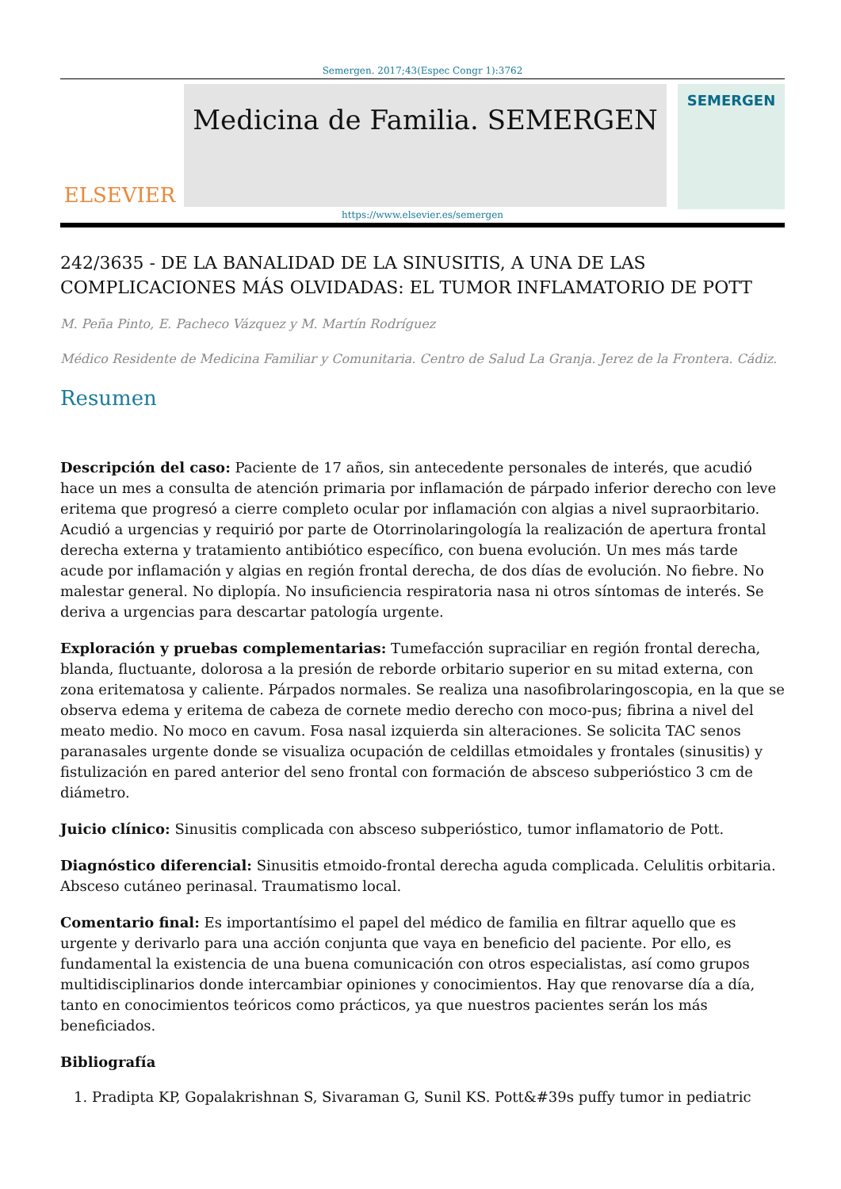Semergen. 2017;43(Espec Congr 1):3762
ELSEVIER
Medicina de Familia. SEMERGEN
SEMERGEN
https://www.elsevier.es/semergen
242/3635 - DE LA BANALIDAD DE LA SINUSITIS, A UNA DE LAS COMPLICACIONES MÁS OLVIDADAS: EL TUMOR INFLAMATORIO DE POTT
M. Peña Pinto, E. Pacheco Vázquez y M. Martín Rodríguez
Médico Residente de Medicina Familiar y Comunitaria. Centro de Salud La Granja. Jerez de la Frontera. Cádiz.
Resumen
Descripción del caso: Paciente de 17 años, sin antecedente personales de interés, que acudió hace un mes a consulta de atención primaria por inflamación de párpado inferior derecho con leve eritema que progresó a cierre completo ocular por inflamación con algias a nivel supraorbitario. Acudió a urgencias y requirió por parte de Otorrinolaringología la realización de apertura frontal derecha externa y tratamiento antibiótico específico, con buena evolución. Un mes más tarde acude por inflamación y algias en región frontal derecha, de dos días de evolución. No fiebre. No malestar general. No diplopía. No insuficiencia respiratoria nasa ni otros síntomas de interés. Se deriva a urgencias para descartar patología urgente.
Exploración y pruebas complementarias: Tumefacción supraciliar en región frontal derecha, blanda, fluctuante, dolorosa a la presión de reborde orbitario superior en su mitad externa, con zona eritematosa y caliente. Párpados normales. Se realiza una nasofibrolaringoscopia, en la que se observa edema y eritema de cabeza de cornete medio derecho con moco-pus; fibrina a nivel del meato medio. No moco en cavum. Fosa nasal izquierda sin alteraciones. Se solicita TAC senos paranasales urgente donde se visualiza ocupación de celdillas etmoidales y frontales (sinusitis) y fistulización en pared anterior del seno frontal con formación de absceso subperióstico 3 cm de diámetro.
Juicio clínico: Sinusitis complicada con absceso subperióstico, tumor inflamatorio de Pott.
Diagnóstico diferencial: Sinusitis etmoido-frontal derecha aguda complicada. Celulitis orbitaria. Absceso cutáneo perinasal. Traumatismo local.
Comentario final: Es importantísimo el papel del médico de familia en filtrar aquello que es urgente y derivarlo para una acción conjunta que vaya en beneficio del paciente. Por ello, es fundamental la existencia de una buena comunicación con otros especialistas, así como grupos multidisciplinarios donde intercambiar opiniones y conocimientos. Hay que renovarse día a día, tanto en conocimientos teóricos como prácticos, ya que nuestros pacientes serán los más beneficiados.
Bibliografía
1. Pradipta KP, Gopalakrishnan S, Sivaraman G, Sunil KS. Pott&#39s puffy tumor in pediatric